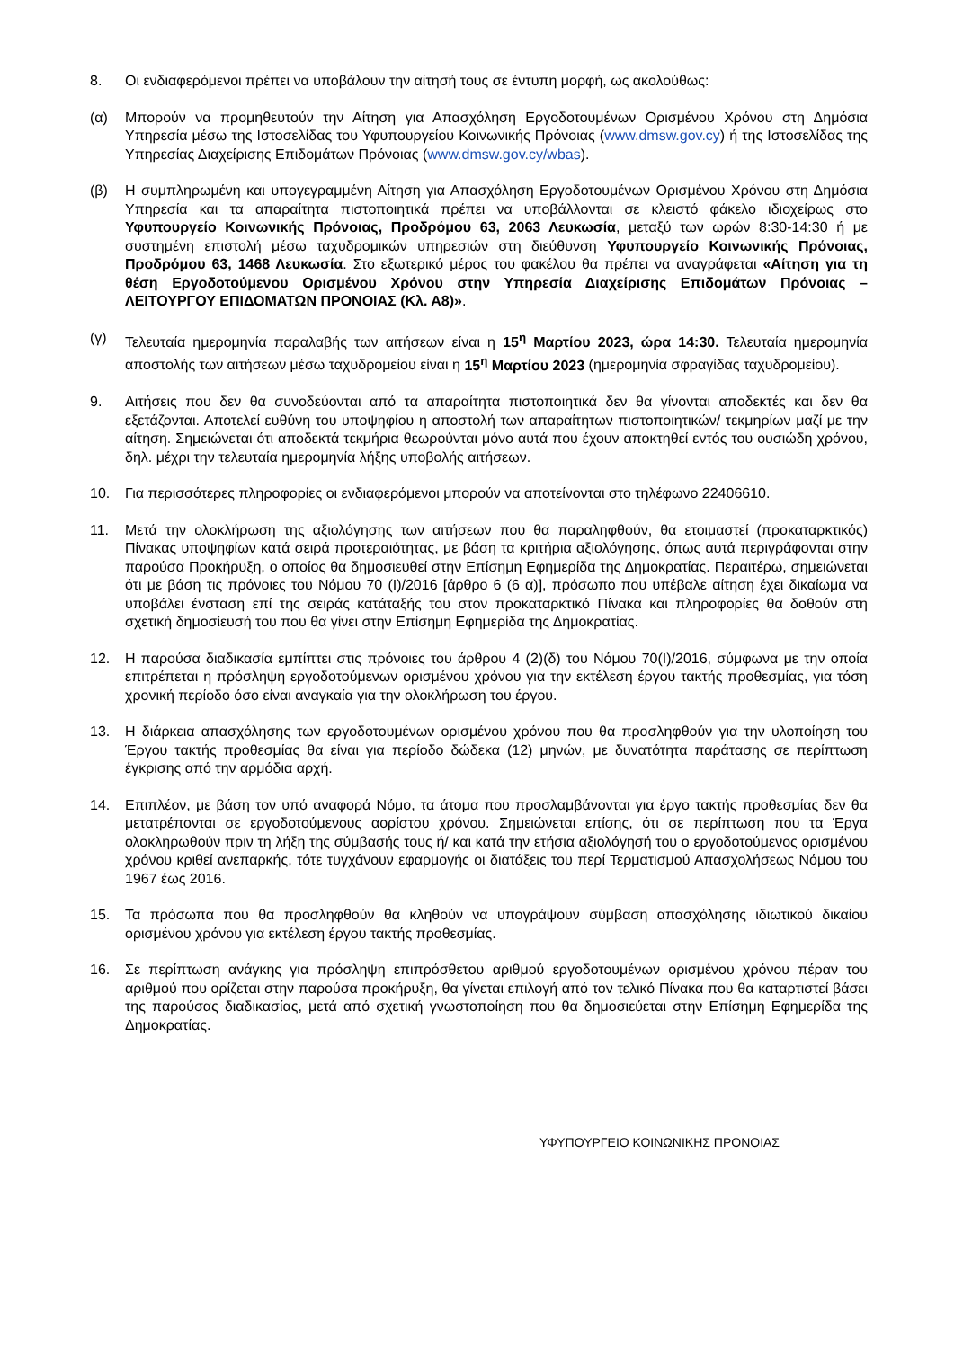8. Οι ενδιαφερόμενοι πρέπει να υποβάλουν την αίτησή τους σε έντυπη μορφή, ως ακολούθως:
(α) Μπορούν να προμηθευτούν την Αίτηση για Απασχόληση Εργοδοτουμένων Ορισμένου Χρόνου στη Δημόσια Υπηρεσία μέσω της Ιστοσελίδας του Υφυπουργείου Κοινωνικής Πρόνοιας (www.dmsw.gov.cy) ή της Ιστοσελίδας της Υπηρεσίας Διαχείρισης Επιδομάτων Πρόνοιας (www.dmsw.gov.cy/wbas).
(β) Η συμπληρωμένη και υπογεγραμμένη Αίτηση για Απασχόληση Εργοδοτουμένων Ορισμένου Χρόνου στη Δημόσια Υπηρεσία και τα απαραίτητα πιστοποιητικά πρέπει να υποβάλλονται σε κλειστό φάκελο ιδιοχείρως στο Υφυπουργείο Κοινωνικής Πρόνοιας, Προδρόμου 63, 2063 Λευκωσία, μεταξύ των ωρών 8:30-14:30 ή με συστημένη επιστολή μέσω ταχυδρομικών υπηρεσιών στη διεύθυνση Υφυπουργείο Κοινωνικής Πρόνοιας, Προδρόμου 63, 1468 Λευκωσία. Στο εξωτερικό μέρος του φακέλου θα πρέπει να αναγράφεται «Αίτηση για τη θέση Εργοδοτούμενου Ορισμένου Χρόνου στην Υπηρεσία Διαχείρισης Επιδομάτων Πρόνοιας – ΛΕΙΤΟΥΡΓΟΥ ΕΠΙΔΟΜΑΤΩΝ ΠΡΟΝΟΙΑΣ (Κλ. Α8)».
(γ) Τελευταία ημερομηνία παραλαβής των αιτήσεων είναι η 15<sup>η</sup> Μαρτίου 2023, ώρα 14:30. Τελευταία ημερομηνία αποστολής των αιτήσεων μέσω ταχυδρομείου είναι η 15<sup>η</sup> Μαρτίου 2023 (ημερομηνία σφραγίδας ταχυδρομείου).
9. Αιτήσεις που δεν θα συνοδεύονται από τα απαραίτητα πιστοποιητικά δεν θα γίνονται αποδεκτές και δεν θα εξετάζονται. Αποτελεί ευθύνη του υποψηφίου η αποστολή των απαραίτητων πιστοποιητικών/ τεκμηρίων μαζί με την αίτηση. Σημειώνεται ότι αποδεκτά τεκμήρια θεωρούνται μόνο αυτά που έχουν αποκτηθεί εντός του ουσιώδη χρόνου, δηλ. μέχρι την τελευταία ημερομηνία λήξης υποβολής αιτήσεων.
10. Για περισσότερες πληροφορίες οι ενδιαφερόμενοι μπορούν να αποτείνονται στο τηλέφωνο 22406610.
11. Μετά την ολοκλήρωση της αξιολόγησης των αιτήσεων που θα παραληφθούν, θα ετοιμαστεί (προκαταρκτικός) Πίνακας υποψηφίων κατά σειρά προτεραιότητας, με βάση τα κριτήρια αξιολόγησης, όπως αυτά περιγράφονται στην παρούσα Προκήρυξη, ο οποίος θα δημοσιευθεί στην Επίσημη Εφημερίδα της Δημοκρατίας. Περαιτέρω, σημειώνεται ότι με βάση τις πρόνοιες του Νόμου 70 (Ι)/2016 [άρθρο 6 (6 α)], πρόσωπο που υπέβαλε αίτηση έχει δικαίωμα να υποβάλει ένσταση επί της σειράς κατάταξής του στον προκαταρκτικό Πίνακα και πληροφορίες θα δοθούν στη σχετική δημοσίευσή του που θα γίνει στην Επίσημη Εφημερίδα της Δημοκρατίας.
12. Η παρούσα διαδικασία εμπίπτει στις πρόνοιες του άρθρου 4 (2)(δ) του Νόμου 70(Ι)/2016, σύμφωνα με την οποία επιτρέπεται η πρόσληψη εργοδοτούμενων ορισμένου χρόνου για την εκτέλεση έργου τακτής προθεσμίας, για τόση χρονική περίοδο όσο είναι αναγκαία για την ολοκλήρωση του έργου.
13. Η διάρκεια απασχόλησης των εργοδοτουμένων ορισμένου χρόνου που θα προσληφθούν για την υλοποίηση του Έργου τακτής προθεσμίας θα είναι για περίοδο δώδεκα (12) μηνών, με δυνατότητα παράτασης σε περίπτωση έγκρισης από την αρμόδια αρχή.
14. Επιπλέον, με βάση τον υπό αναφορά Νόμο, τα άτομα που προσλαμβάνονται για έργο τακτής προθεσμίας δεν θα μετατρέπονται σε εργοδοτούμενους αορίστου χρόνου. Σημειώνεται επίσης, ότι σε περίπτωση που τα Έργα ολοκληρωθούν πριν τη λήξη της σύμβασής τους ή/ και κατά την ετήσια αξιολόγησή του ο εργοδοτούμενος ορισμένου χρόνου κριθεί ανεπαρκής, τότε τυγχάνουν εφαρμογής οι διατάξεις του περί Τερματισμού Απασχολήσεως Νόμου του 1967 έως 2016.
15. Τα πρόσωπα που θα προσληφθούν θα κληθούν να υπογράψουν σύμβαση απασχόλησης ιδιωτικού δικαίου ορισμένου χρόνου για εκτέλεση έργου τακτής προθεσμίας.
16. Σε περίπτωση ανάγκης για πρόσληψη επιπρόσθετου αριθμού εργοδοτουμένων ορισμένου χρόνου πέραν του αριθμού που ορίζεται στην παρούσα προκήρυξη, θα γίνεται επιλογή από τον τελικό Πίνακα που θα καταρτιστεί βάσει της παρούσας διαδικασίας, μετά από σχετική γνωστοποίηση που θα δημοσιεύεται στην Επίσημη Εφημερίδα της Δημοκρατίας.
ΥΦΥΠΟΥΡΓΕΙΟ ΚΟΙΝΩΝΙΚΗΣ ΠΡΟΝΟΙΑΣ